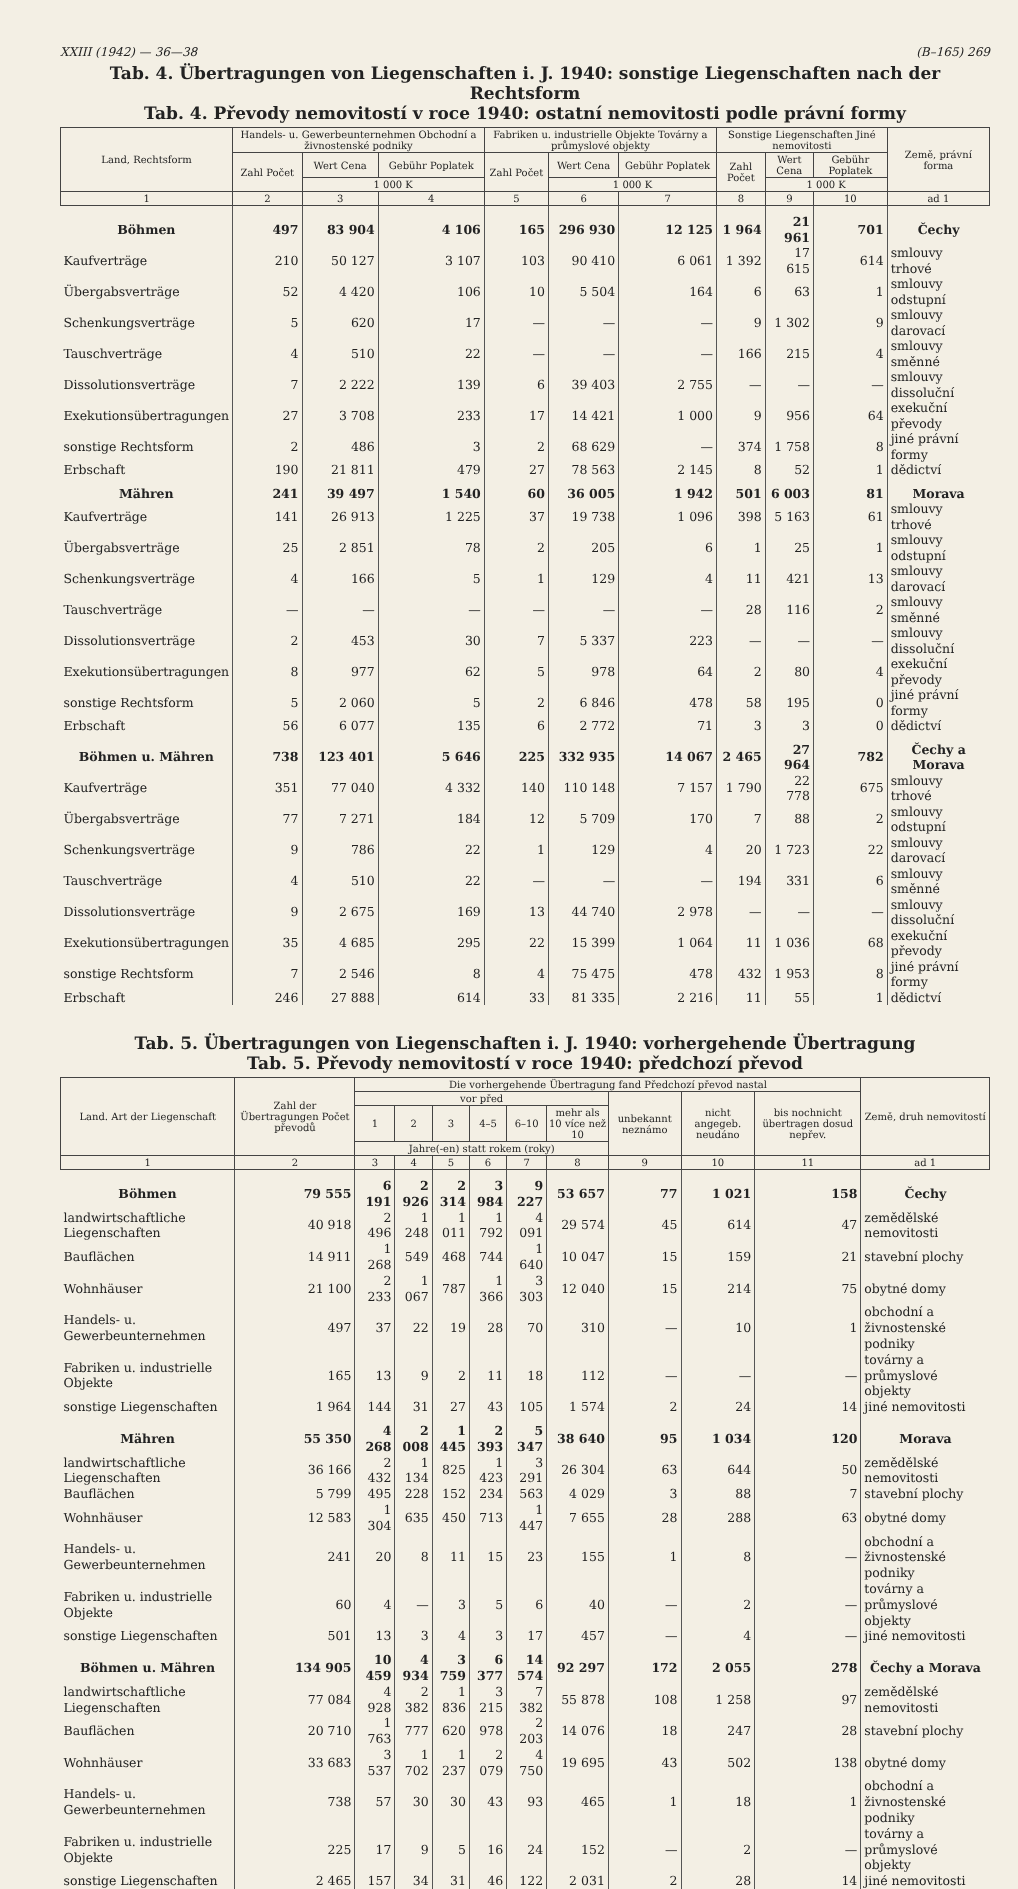XXIII (1942) — 36—38 (B–165) 269
Tab. 4. Übertragungen von Liegenschaften i. J. 1940: sonstige Liegenschaften nach der Rechtsform
Tab. 4. Převody nemovitostí v roce 1940: ostatní nemovitosti podle právní formy
| Land, Rechtsform | Handels- u. Gewerbeunternehmen Obchodní a živnostenské podniky | | | Fabriken u. industrielle Objekte Továrny a průmyslové objekty | | | Sonstige Liegenschaften Jiné nemovitosti | | | Země, právní forma |
| --- | --- | --- | --- | --- | --- | --- | --- | --- | --- | --- |
| | Zahl Počet | Wert Cena | Gebühr Poplatek | Zahl Počet | Wert Cena | Gebühr Poplatek | Zahl Počet | Wert Cena | Gebühr Poplatek | |
| | | 1 000 K | | | 1 000 K | | | 1 000 K | | |
| 1 | 2 | 3 | 4 | 5 | 6 | 7 | 8 | 9 | 10 | ad 1 |
| Böhmen | 497 | 83 904 | 4 106 | 165 | 296 930 | 12 125 | 1 964 | 21 961 | 701 | Čechy |
| Kaufverträge | 210 | 50 127 | 3 107 | 103 | 90 410 | 6 061 | 1 392 | 17 615 | 614 | smlouvy trhové |
| Übergabsverträge | 52 | 4 420 | 106 | 10 | 5 504 | 164 | 6 | 63 | 1 | smlouvy odstupní |
| Schenkungsverträge | 5 | 620 | 17 | — | — | — | 9 | 1 302 | 9 | smlouvy darovací |
| Tauschverträge | 4 | 510 | 22 | — | — | — | 166 | 215 | 4 | smlouvy směnné |
| Dissolutionsverträge | 7 | 2 222 | 139 | 6 | 39 403 | 2 755 | — | — | — | smlouvy dissoluční |
| Exekutionsübertragungen | 27 | 3 708 | 233 | 17 | 14 421 | 1 000 | 9 | 956 | 64 | exekuční převody |
| sonstige Rechtsform | 2 | 486 | 3 | 2 | 68 629 | — | 374 | 1 758 | 8 | jiné právní formy |
| Erbschaft | 190 | 21 811 | 479 | 27 | 78 563 | 2 145 | 8 | 52 | 1 | dědictví |
| Mähren | 241 | 39 497 | 1 540 | 60 | 36 005 | 1 942 | 501 | 6 003 | 81 | Morava |
| Kaufverträge | 141 | 26 913 | 1 225 | 37 | 19 738 | 1 096 | 398 | 5 163 | 61 | smlouvy trhové |
| Übergabsverträge | 25 | 2 851 | 78 | 2 | 205 | 6 | 1 | 25 | 1 | smlouvy odstupní |
| Schenkungsverträge | 4 | 166 | 5 | 1 | 129 | 4 | 11 | 421 | 13 | smlouvy darovací |
| Tauschverträge | — | — | — | — | — | — | 28 | 116 | 2 | smlouvy směnné |
| Dissolutionsverträge | 2 | 453 | 30 | 7 | 5 337 | 223 | — | — | — | smlouvy dissoluční |
| Exekutionsübertragungen | 8 | 977 | 62 | 5 | 978 | 64 | 2 | 80 | 4 | exekuční převody |
| sonstige Rechtsform | 5 | 2 060 | 5 | 2 | 6 846 | 478 | 58 | 195 | 0 | jiné právní formy |
| Erbschaft | 56 | 6 077 | 135 | 6 | 2 772 | 71 | 3 | 3 | 0 | dědictví |
| Böhmen u. Mähren | 738 | 123 401 | 5 646 | 225 | 332 935 | 14 067 | 2 465 | 27 964 | 782 | Čechy a Morava |
| Kaufverträge | 351 | 77 040 | 4 332 | 140 | 110 148 | 7 157 | 1 790 | 22 778 | 675 | smlouvy trhové |
| Übergabsverträge | 77 | 7 271 | 184 | 12 | 5 709 | 170 | 7 | 88 | 2 | smlouvy odstupní |
| Schenkungsverträge | 9 | 786 | 22 | 1 | 129 | 4 | 20 | 1 723 | 22 | smlouvy darovací |
| Tauschverträge | 4 | 510 | 22 | — | — | — | 194 | 331 | 6 | smlouvy směnné |
| Dissolutionsverträge | 9 | 2 675 | 169 | 13 | 44 740 | 2 978 | — | — | — | smlouvy dissoluční |
| Exekutionsübertragungen | 35 | 4 685 | 295 | 22 | 15 399 | 1 064 | 11 | 1 036 | 68 | exekuční převody |
| sonstige Rechtsform | 7 | 2 546 | 8 | 4 | 75 475 | 478 | 432 | 1 953 | 8 | jiné právní formy |
| Erbschaft | 246 | 27 888 | 614 | 33 | 81 335 | 2 216 | 11 | 55 | 1 | dědictví |
Tab. 5. Übertragungen von Liegenschaften i. J. 1940: vorhergehende Übertragung
Tab. 5. Převody nemovitostí v roce 1940: předchozí převod
| Land. Art der Liegenschaft | Zahl der Übertragungen Počet převodů | Die vorhergehende Übertragung fand Předchozí převod nastal | | | | | | | | | Země, druh nemovitostí |
| --- | --- | --- | --- | --- | --- | --- | --- | --- | --- | --- | --- |
| | | vor před | | | | | | unbekannt neznámo | nicht angegeb. neudáno | bis nochnicht übertragen dosud nepřev. | |
| | | 1 | 2 | 3 | 4–5 | 6–10 | mehr als 10 více než 10 | | | | |
| | | Jahre(-en) statt rokem (roky) | | | | | | | | | |
| 1 | 2 | 3 | 4 | 5 | 6 | 7 | 8 | 9 | 10 | 11 | ad 1 |
| Böhmen | 79 555 | 6 191 | 2 926 | 2 314 | 3 984 | 9 227 | 53 657 | 77 | 1 021 | 158 | Čechy |
| landwirtschaftliche Liegenschaften | 40 918 | 2 496 | 1 248 | 1 011 | 1 792 | 4 091 | 29 574 | 45 | 614 | 47 | zemědělské nemovitosti |
| Bauflächen | 14 911 | 1 268 | 549 | 468 | 744 | 1 640 | 10 047 | 15 | 159 | 21 | stavební plochy |
| Wohnhäuser | 21 100 | 2 233 | 1 067 | 787 | 1 366 | 3 303 | 12 040 | 15 | 214 | 75 | obytné domy |
| Handels- u. Gewerbeunternehmen | 497 | 37 | 22 | 19 | 28 | 70 | 310 | — | 10 | 1 | obchodní a živnostenské podniky |
| Fabriken u. industrielle Objekte | 165 | 13 | 9 | 2 | 11 | 18 | 112 | — | — | — | továrny a průmyslové objekty |
| sonstige Liegenschaften | 1 964 | 144 | 31 | 27 | 43 | 105 | 1 574 | 2 | 24 | 14 | jiné nemovitosti |
| Mähren | 55 350 | 4 268 | 2 008 | 1 445 | 2 393 | 5 347 | 38 640 | 95 | 1 034 | 120 | Morava |
| landwirtschaftliche Liegenschaften | 36 166 | 2 432 | 1 134 | 825 | 1 423 | 3 291 | 26 304 | 63 | 644 | 50 | zemědělské nemovitosti |
| Bauflächen | 5 799 | 495 | 228 | 152 | 234 | 563 | 4 029 | 3 | 88 | 7 | stavební plochy |
| Wohnhäuser | 12 583 | 1 304 | 635 | 450 | 713 | 1 447 | 7 655 | 28 | 288 | 63 | obytné domy |
| Handels- u. Gewerbeunternehmen | 241 | 20 | 8 | 11 | 15 | 23 | 155 | 1 | 8 | — | obchodní a živnostenské podniky |
| Fabriken u. industrielle Objekte | 60 | 4 | — | 3 | 5 | 6 | 40 | — | 2 | — | továrny a průmyslové objekty |
| sonstige Liegenschaften | 501 | 13 | 3 | 4 | 3 | 17 | 457 | — | 4 | — | jiné nemovitosti |
| Böhmen u. Mähren | 134 905 | 10 459 | 4 934 | 3 759 | 6 377 | 14 574 | 92 297 | 172 | 2 055 | 278 | Čechy a Morava |
| landwirtschaftliche Liegenschaften | 77 084 | 4 928 | 2 382 | 1 836 | 3 215 | 7 382 | 55 878 | 108 | 1 258 | 97 | zemědělské nemovitosti |
| Bauflächen | 20 710 | 1 763 | 777 | 620 | 978 | 2 203 | 14 076 | 18 | 247 | 28 | stavební plochy |
| Wohnhäuser | 33 683 | 3 537 | 1 702 | 1 237 | 2 079 | 4 750 | 19 695 | 43 | 502 | 138 | obytné domy |
| Handels- u. Gewerbeunternehmen | 738 | 57 | 30 | 30 | 43 | 93 | 465 | 1 | 18 | 1 | obchodní a živnostenské podniky |
| Fabriken u. industrielle Objekte | 225 | 17 | 9 | 5 | 16 | 24 | 152 | — | 2 | — | továrny a průmyslové objekty |
| sonstige Liegenschaften | 2 465 | 157 | 34 | 31 | 46 | 122 | 2 031 | 2 | 28 | 14 | jiné nemovitosti |